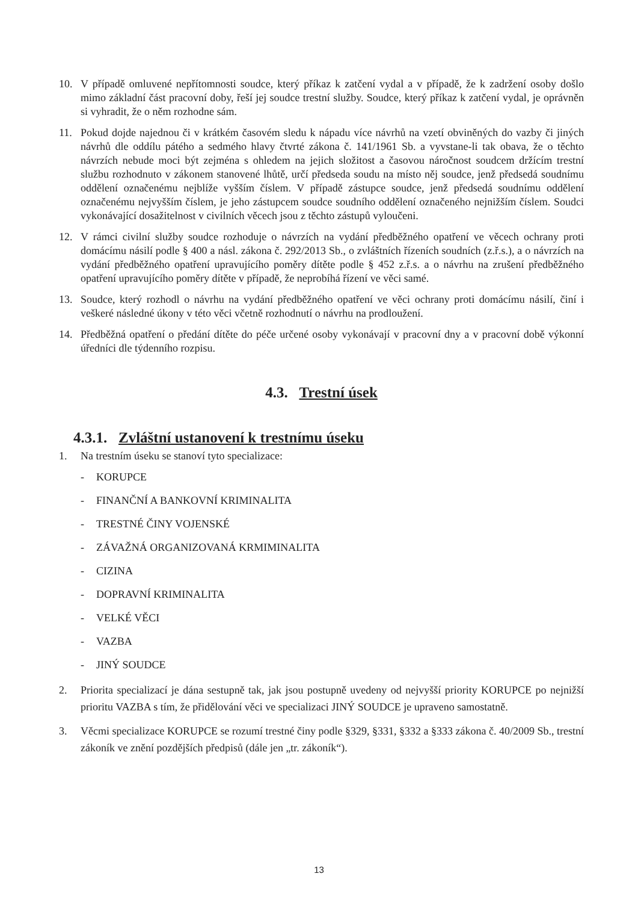10. V případě omluvené nepřítomnosti soudce, který příkaz k zatčení vydal a v případě, že k zadržení osoby došlo mimo základní část pracovní doby, řeší jej soudce trestní služby. Soudce, který příkaz k zatčení vydal, je oprávněn si vyhradit, že o něm rozhodne sám.
11. Pokud dojde najednou či v krátkém časovém sledu k nápadu více návrhů na vzetí obviněných do vazby či jiných návrhů dle oddílu pátého a sedmého hlavy čtvrté zákona č. 141/1961 Sb. a vyvstane-li tak obava, že o těchto návrzích nebude moci být zejména s ohledem na jejich složitost a časovou náročnost soudcem držícím trestní službu rozhodnuto v zákonem stanovené lhůtě, určí předseda soudu na místo něj soudce, jenž předsedá soudnímu oddělení označenému nejblíže vyšším číslem. V případě zástupce soudce, jenž předsedá soudnímu oddělení označenému nejvyšším číslem, je jeho zástupcem soudce soudního oddělení označeného nejnižším číslem. Soudci vykonávající dosažitelnost v civilních věcech jsou z těchto zástupů vyloučeni.
12. V rámci civilní služby soudce rozhoduje o návrzích na vydání předběžného opatření ve věcech ochrany proti domácímu násilí podle § 400 a násl. zákona č. 292/2013 Sb., o zvláštních řízeních soudních (z.ř.s.), a o návrzích na vydání předběžného opatření upravujícího poměry dítěte podle § 452 z.ř.s. a o návrhu na zrušení předběžného opatření upravujícího poměry dítěte v případě, že neprobíhá řízení ve věci samé.
13. Soudce, který rozhodl o návrhu na vydání předběžného opatření ve věci ochrany proti domácímu násilí, činí i veškeré následné úkony v této věci včetně rozhodnutí o návrhu na prodloužení.
14. Předběžná opatření o předání dítěte do péče určené osoby vykonávají v pracovní dny a v pracovní době výkonní úředníci dle týdenního rozpisu.
4.3. Trestní úsek
4.3.1. Zvláštní ustanovení k trestnímu úseku
1. Na trestním úseku se stanoví tyto specializace:
- KORUPCE
- FINANČNÍ A BANKOVNÍ KRIMINALITA
- TRESTNÉ ČINY VOJENSKÉ
- ZÁVAŽNÁ ORGANIZOVANÁ KRMIMINALITA
- CIZINA
- DOPRAVNÍ KRIMINALITA
- VELKÉ VĚCI
- VAZBA
- JINÝ SOUDCE
2. Priorita specializací je dána sestupně tak, jak jsou postupně uvedeny od nejvyšší priority KORUPCE po nejnižší prioritu VAZBA s tím, že přidělování věci ve specializaci JINÝ SOUDCE je upraveno samostatně.
3. Věcmi specializace KORUPCE se rozumí trestné činy podle §329, §331, §332 a §333 zákona č. 40/2009 Sb., trestní zákoník ve znění pozdějších předpisů (dále jen „tr. zákoník“).
13